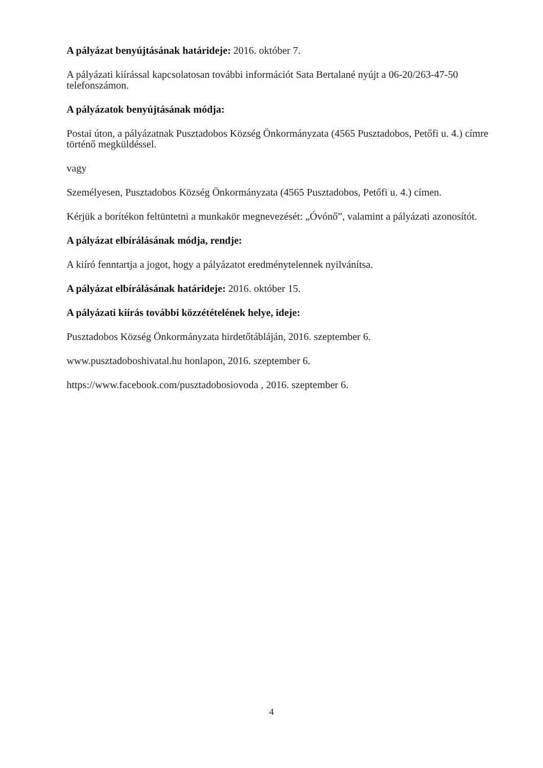A pályázat benyújtásának határideje: 2016. október 7.
A pályázati kiírással kapcsolatosan további információt Sata Bertalané nyújt a 06-20/263-47-50 telefonszámon.
A pályázatok benyújtásának módja:
Postai úton, a pályázatnak Pusztadobos Község Önkormányzata (4565 Pusztadobos, Petőfi u. 4.) címre történő megküldéssel.
vagy
Személyesen, Pusztadobos Község Önkormányzata (4565 Pusztadobos, Petőfi u. 4.) címen.
Kérjük a borítékon feltüntetni a munkakör megnevezését: „Óvónő”, valamint a pályázati azonosítót.
A pályázat elbírálásának módja, rendje:
A kiíró fenntartja a jogot, hogy a pályázatot eredménytelennek nyilvánítsa.
A pályázat elbírálásának határideje: 2016. október 15.
A pályázati kiírás további közzétételének helye, ideje:
Pusztadobos Község Önkormányzata hirdetőtábláján, 2016. szeptember 6.
www.pusztadoboshivatal.hu honlapon, 2016. szeptember 6.
https://www.facebook.com/pusztadobosiovoda , 2016. szeptember 6.
4